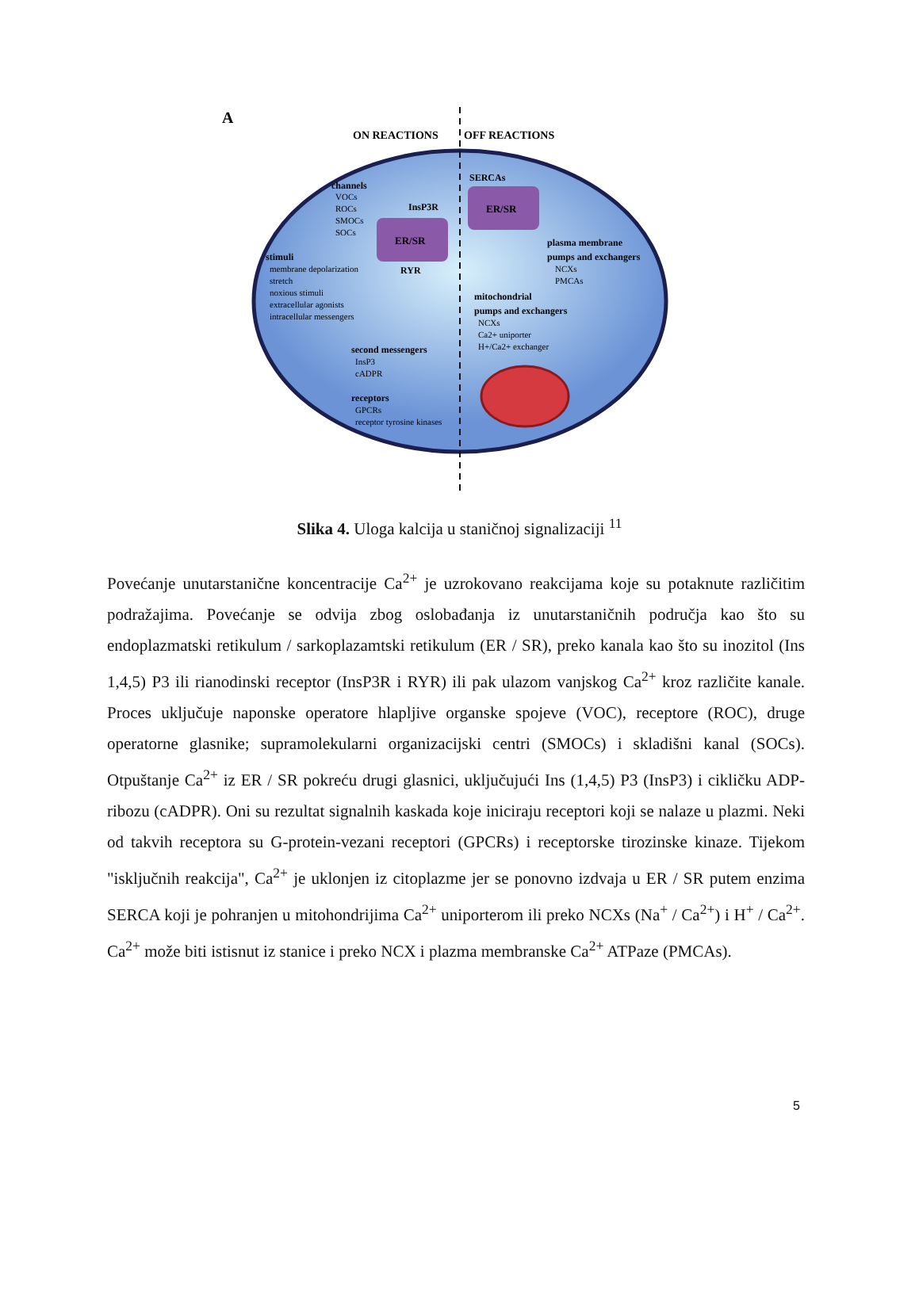A
ON REACTIONS
OFF REACTIONS
ER/SR
ER/SR
channels
VOCs
ROCs
SMOCs
SOCs
InsP3R
RYR
stimuli
membrane depolarization
stretch
noxious stimuli
extracellular agonists
intracellular messengers
second messengers
InsP3
cADPR
receptors
GPCRs
receptor tyrosine kinases
SERCAs
plasma membrane
pumps and exchangers
NCXs
PMCAs
mitochondrial
pumps and exchangers
NCXs
Ca2+ uniporter
H+/Ca2+ exchanger
Slika 4. Uloga kalcija u staničnoj signalizaciji <sup>11</sup>
Povećanje unutarstanične koncentracije Ca<sup>2+</sup> je uzrokovano reakcijama koje su potaknute različitim podražajima. Povećanje se odvija zbog oslobađanja iz unutarstaničnih područja kao što su endoplazmatski retikulum / sarkoplazamtski retikulum (ER / SR), preko kanala kao što su inozitol (Ins 1,4,5) P3 ili rianodinski receptor (InsP3R i RYR) ili pak ulazom vanjskog Ca<sup>2+</sup> kroz različite kanale. Proces uključuje naponske operatore hlapljive organske spojeve (VOC), receptore (ROC), druge operatorne glasnike; supramolekularni organizacijski centri (SMOCs) i skladišni kanal (SOCs). Otpuštanje Ca<sup>2+</sup> iz ER / SR pokreću drugi glasnici, uključujući Ins (1,4,5) P3 (InsP3) i cikličku ADP-ribozu (cADPR). Oni su rezultat signalnih kaskada koje iniciraju receptori koji se nalaze u plazmi. Neki od takvih receptora su G-protein-vezani receptori (GPCRs) i receptorske tirozinske kinaze. Tijekom "isključnih reakcija", Ca<sup>2+</sup> je uklonjen iz citoplazme jer se ponovno izdvaja u ER / SR putem enzima SERCA koji je pohranjen u mitohondrijima Ca<sup>2+</sup> uniporterom ili preko NCXs (Na<sup>+</sup> / Ca<sup>2+</sup>) i H<sup>+</sup> / Ca<sup>2+</sup>. Ca<sup>2+</sup> može biti istisnut iz stanice i preko NCX i plazma membranske Ca<sup>2+</sup> ATPaze (PMCAs).
5